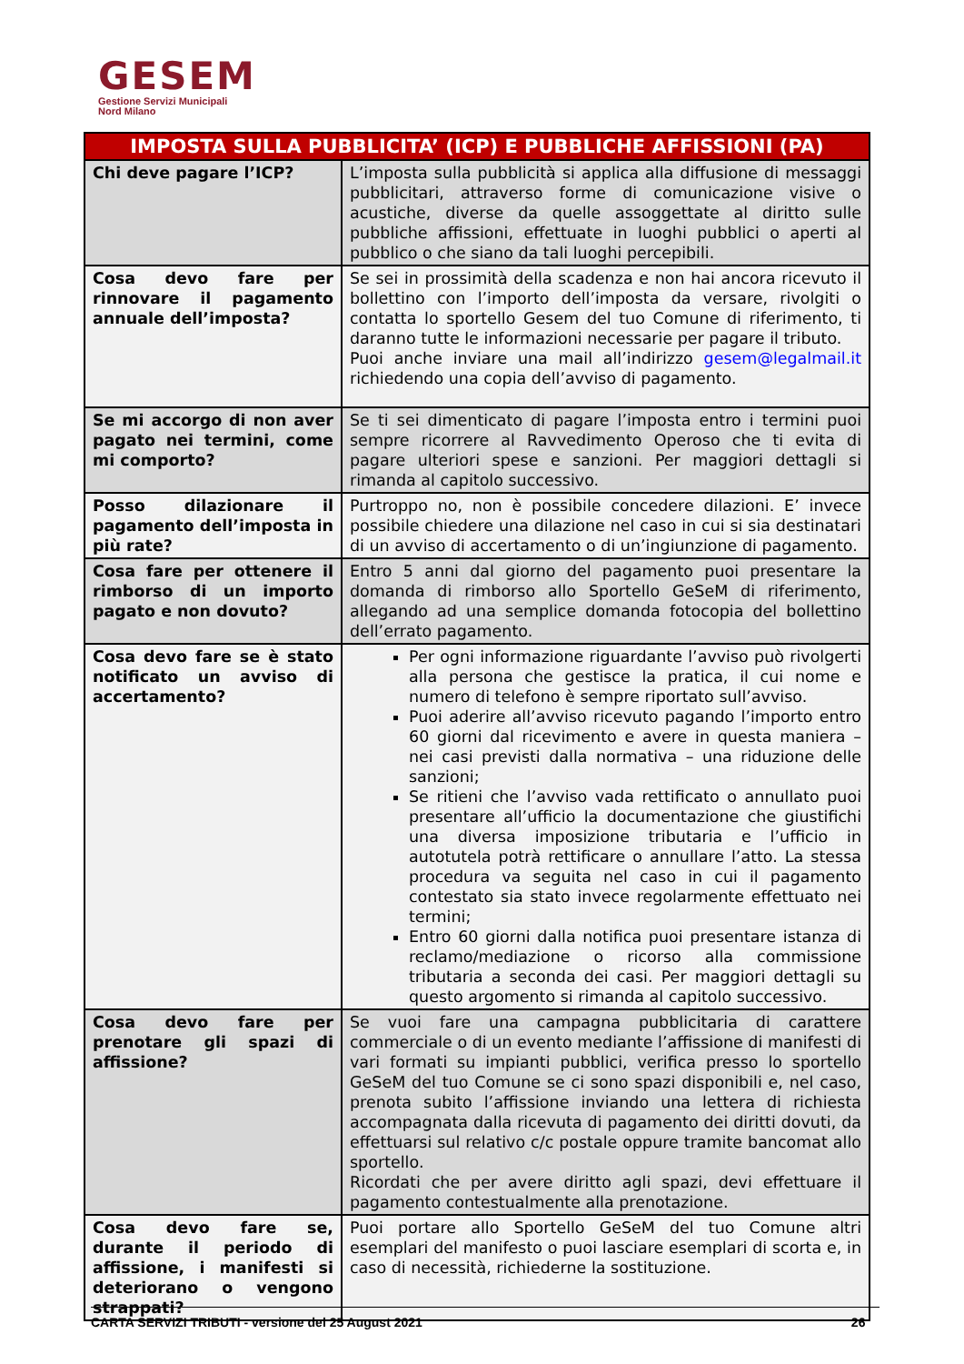GESEM
Gestione Servizi Municipali
Nord Milano
| IMPOSTA SULLA PUBBLICITA’ (ICP) E PUBBLICHE AFFISSIONI (PA) | |
| --- | --- |
| Chi deve pagare l’ICP? | L’imposta sulla pubblicità si applica alla diffusione di messaggi pubblicitari, attraverso forme di comunicazione visive o acustiche, diverse da quelle assoggettate al diritto sulle pubbliche affissioni, effettuate in luoghi pubblici o aperti al pubblico o che siano da tali luoghi percepibili. |
| Cosa devo fare per rinnovare il pagamento annuale dell’imposta? | Se sei in prossimità della scadenza e non hai ancora ricevuto il bollettino con l’importo dell’imposta da versare, rivolgiti o contatta lo sportello Gesem del tuo Comune di riferimento, ti daranno tutte le informazioni necessarie per pagare il tributo. Puoi anche inviare una mail all’indirizzo gesem@legalmail.it richiedendo una copia dell’avviso di pagamento. |
| Se mi accorgo di non aver pagato nei termini, come mi comporto? | Se ti sei dimenticato di pagare l’imposta entro i termini puoi sempre ricorrere al Ravvedimento Operoso che ti evita di pagare ulteriori spese e sanzioni. Per maggiori dettagli si rimanda al capitolo successivo. |
| Posso dilazionare il pagamento dell’imposta in più rate? | Purtroppo no, non è possibile concedere dilazioni. E’ invece possibile chiedere una dilazione nel caso in cui si sia destinatari di un avviso di accertamento o di un’ingiunzione di pagamento. |
| Cosa fare per ottenere il rimborso di un importo pagato e non dovuto? | Entro 5 anni dal giorno del pagamento puoi presentare la domanda di rimborso allo Sportello GeSeM di riferimento, allegando ad una semplice domanda fotocopia del bollettino dell’errato pagamento. |
| Cosa devo fare se è stato notificato un avviso di accertamento? | Per ogni informazione riguardante l’avviso può rivolgerti alla persona che gestisce la pratica, il cui nome e numero di telefono è sempre riportato sull’avviso. Puoi aderire all’avviso ricevuto pagando l’importo entro 60 giorni dal ricevimento e avere in questa maniera – nei casi previsti dalla normativa – una riduzione delle sanzioni; Se ritieni che l’avviso vada rettificato o annullato puoi presentare all’ufficio la documentazione che giustifichi una diversa imposizione tributaria e l’ufficio in autotutela potrà rettificare o annullare l’atto. La stessa procedura va seguita nel caso in cui il pagamento contestato sia stato invece regolarmente effettuato nei termini; Entro 60 giorni dalla notifica puoi presentare istanza di reclamo/mediazione o ricorso alla commissione tributaria a seconda dei casi. Per maggiori dettagli su questo argomento si rimanda al capitolo successivo. |
| Cosa devo fare per prenotare gli spazi di affissione? | Se vuoi fare una campagna pubblicitaria di carattere commerciale o di un evento mediante l’affissione di manifesti di vari formati su impianti pubblici, verifica presso lo sportello GeSeM del tuo Comune se ci sono spazi disponibili e, nel caso, prenota subito l’affissione inviando una lettera di richiesta accompagnata dalla ricevuta di pagamento dei diritti dovuti, da effettuarsi sul relativo c/c postale oppure tramite bancomat allo sportello. Ricordati che per avere diritto agli spazi, devi effettuare il pagamento contestualmente alla prenotazione. |
| Cosa devo fare se, durante il periodo di affissione, i manifesti si deteriorano o vengono strappati? | Puoi portare allo Sportello GeSeM del tuo Comune altri esemplari del manifesto o puoi lasciare esemplari di scorta e, in caso di necessità, richiederne la sostituzione. |
CARTA SERVIZI TRIBUTI - versione del 25 August 2021 26